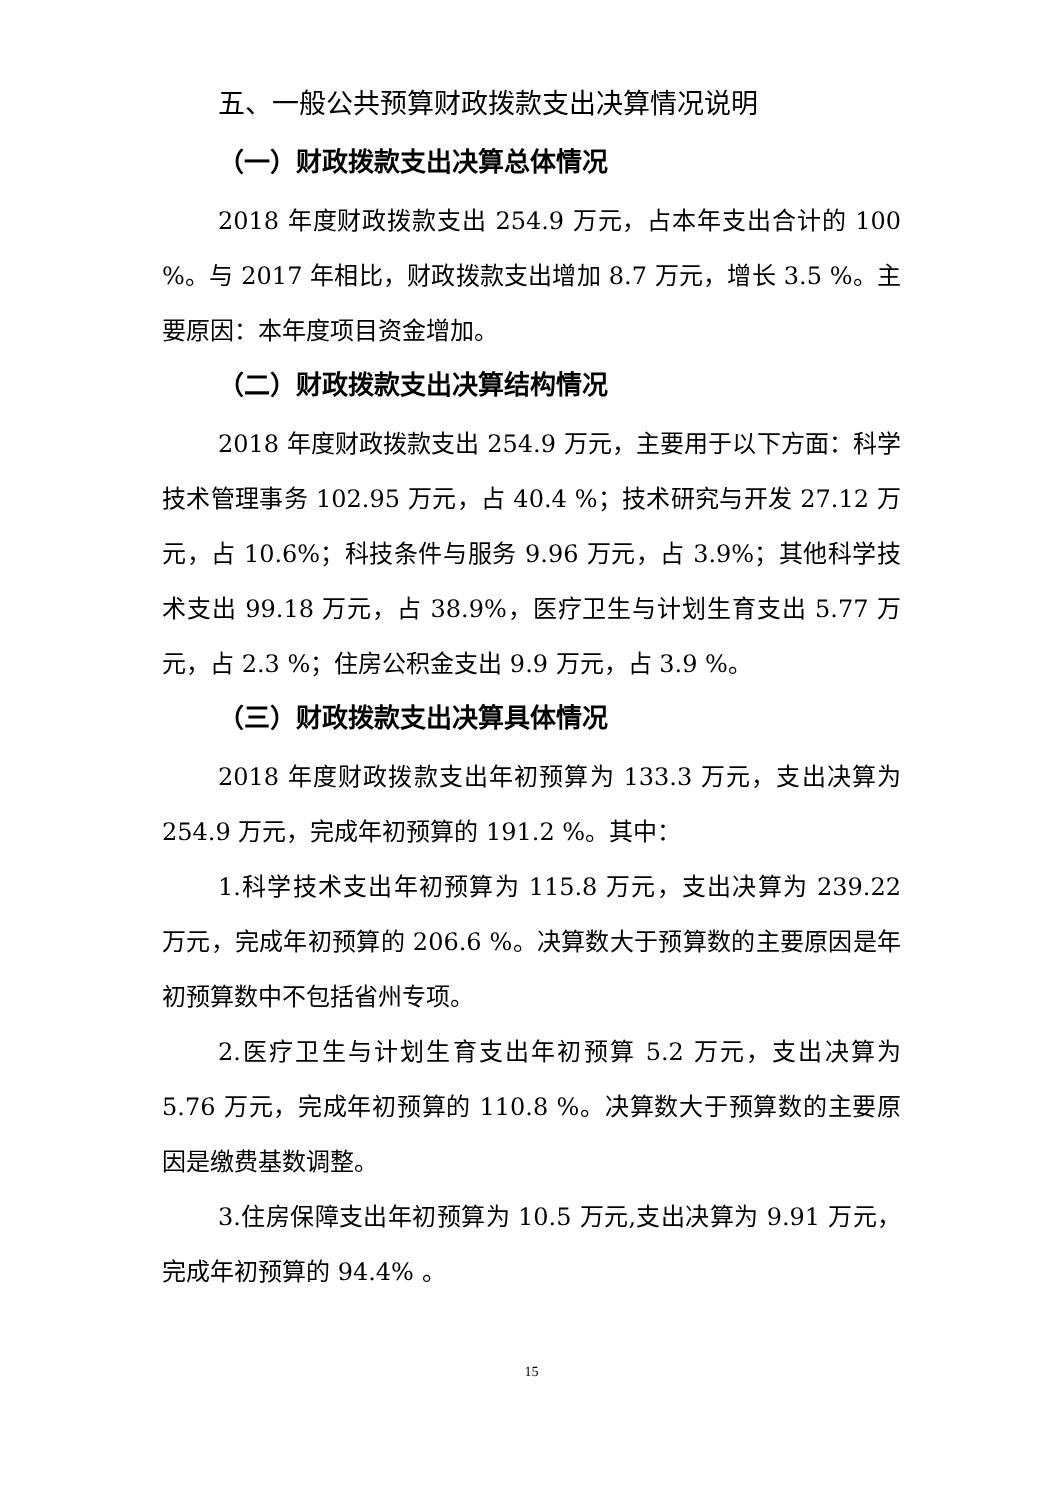五、一般公共预算财政拨款支出决算情况说明
（一）财政拨款支出决算总体情况
2018 年度财政拨款支出 254.9 万元，占本年支出合计的 100 %。与 2017 年相比，财政拨款支出增加 8.7 万元，增长 3.5 %。主要原因：本年度项目资金增加。
（二）财政拨款支出决算结构情况
2018 年度财政拨款支出 254.9 万元，主要用于以下方面：科学技术管理事务 102.95 万元，占 40.4 %；技术研究与开发 27.12 万元，占 10.6%；科技条件与服务 9.96 万元，占 3.9%；其他科学技术支出 99.18 万元，占 38.9%，医疗卫生与计划生育支出 5.77 万元，占 2.3 %；住房公积金支出 9.9 万元，占 3.9 %。
（三）财政拨款支出决算具体情况
2018 年度财政拨款支出年初预算为 133.3 万元，支出决算为 254.9 万元，完成年初预算的 191.2 %。其中：
1.科学技术支出年初预算为 115.8 万元，支出决算为 239.22 万元，完成年初预算的 206.6 %。决算数大于预算数的主要原因是年初预算数中不包括省州专项。
2.医疗卫生与计划生育支出年初预算 5.2 万元，支出决算为 5.76 万元，完成年初预算的 110.8 %。决算数大于预算数的主要原因是缴费基数调整。
3.住房保障支出年初预算为 10.5 万元,支出决算为 9.91 万元，完成年初预算的 94.4% 。
15